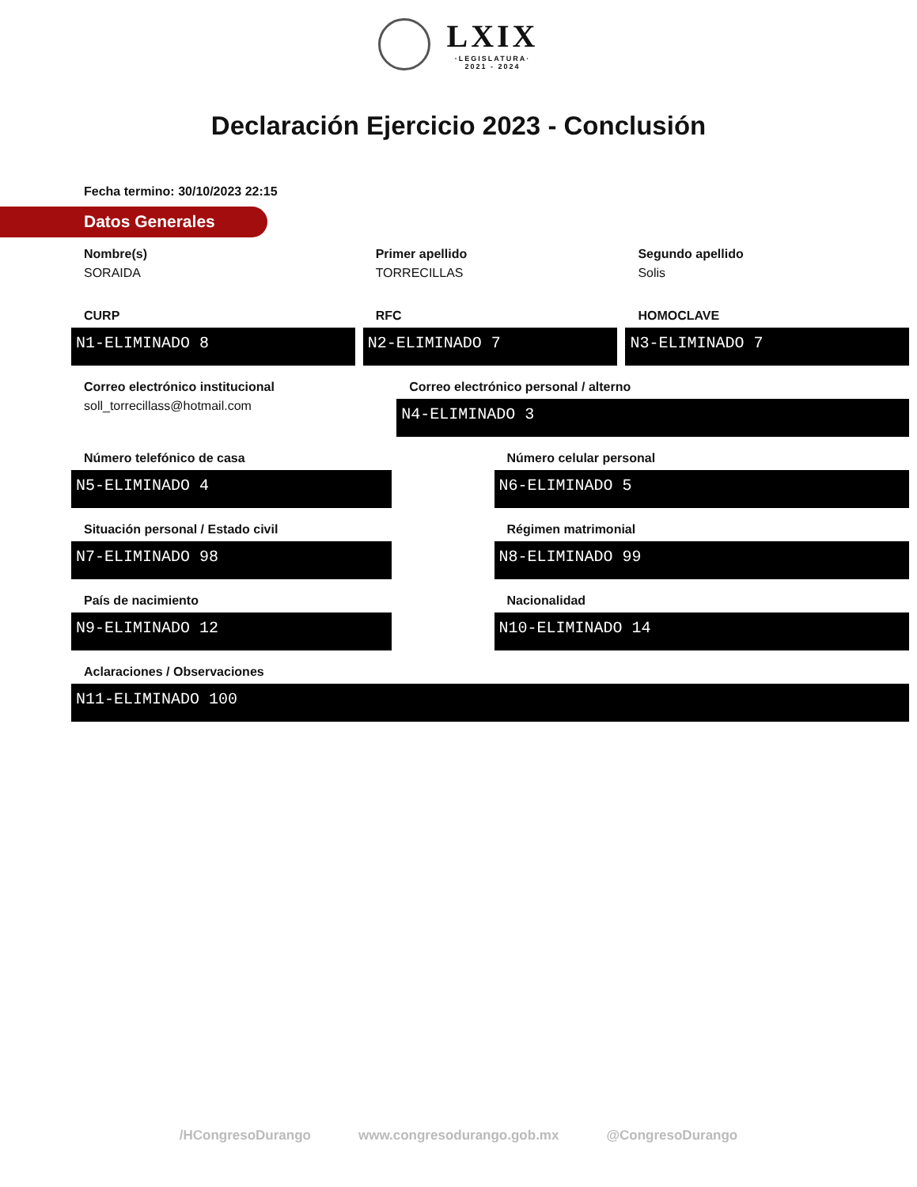LXIX ·LEGISLATURA· 2021 - 2024
Declaración Ejercicio 2023 - Conclusión
Fecha termino: 30/10/2023 22:15
Datos Generales
Nombre(s)
SORAIDA
Primer apellido
TORRECILLAS
Segundo apellido
Solis
CURP
N1-ELIMINADO 8
RFC
N2-ELIMINADO 7
HOMOCLAVE
N3-ELIMINADO 7
Correo electrónico institucional
soll_torrecillass@hotmail.com
Correo electrónico personal / alterno
N4-ELIMINADO 3
Número telefónico de casa
N5-ELIMINADO 4
Número celular personal
N6-ELIMINADO 5
Situación personal / Estado civil
N7-ELIMINADO 98
Régimen matrimonial
N8-ELIMINADO 99
País de nacimiento
N9-ELIMINADO 12
Nacionalidad
N10-ELIMINADO 14
Aclaraciones / Observaciones
N11-ELIMINADO 100
/HCongresoDurango www.congresodurango.gob.mx @CongresoDurango